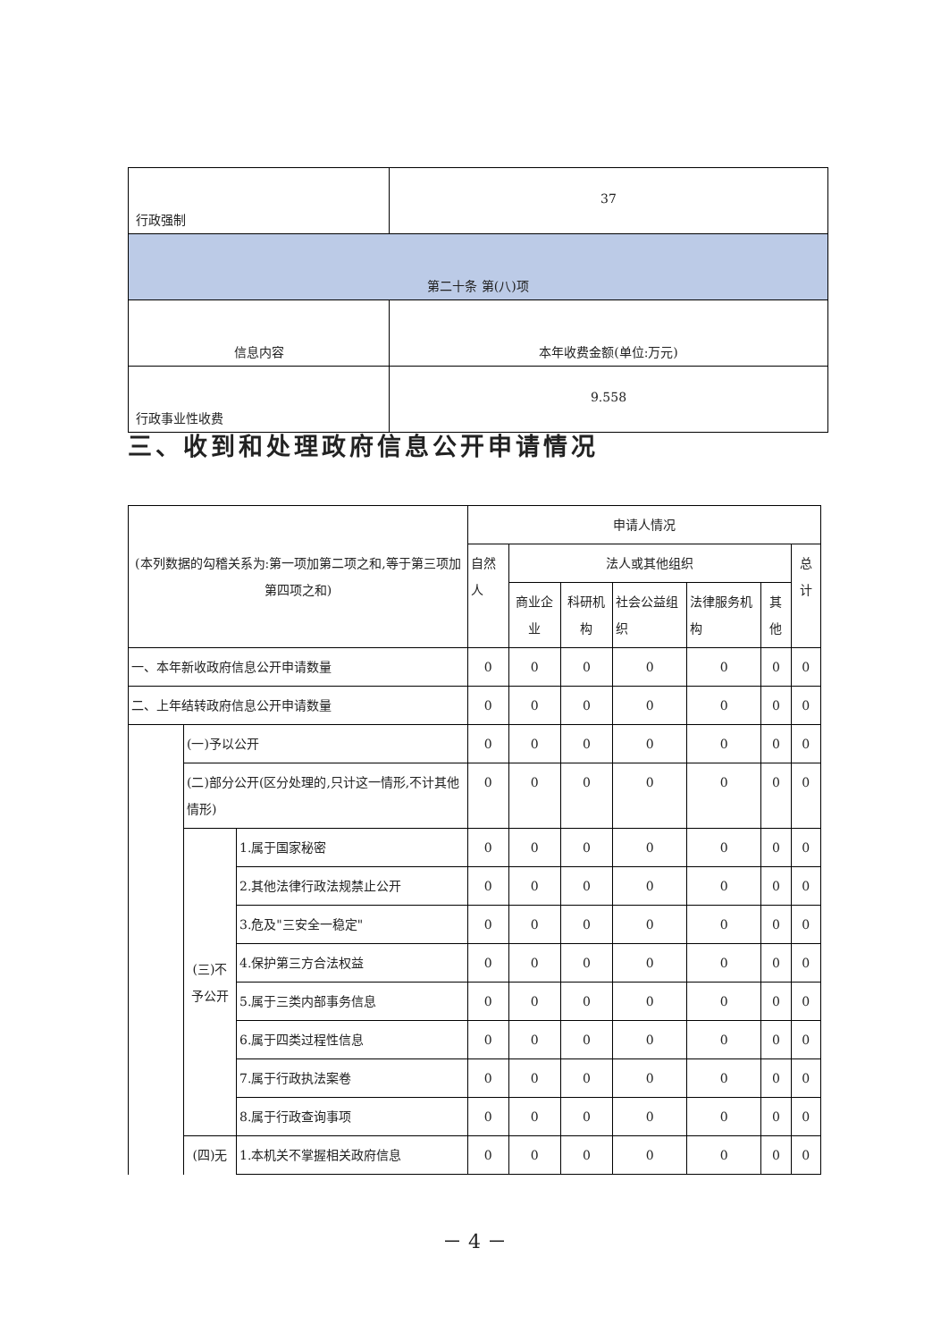| 行政强制 | 37 |
| 第二十条 第(八)项 | |
| 信息内容 | 本年收费金额(单位:万元) |
| 行政事业性收费 | 9.558 |
三、收到和处理政府信息公开申请情况
| (本列数据的勾稽关系为:第一项加第二项之和,等于第三项加第四项之和) | | | 申请人情况 | | | | | | |
| | | | 自然人 | 法人或其他组织 | | | | | 总计 |
| | | | | 商业企业 | 科研机构 | 社会公益组织 | 法律服务机构 | 其他 | |
| 一、本年新收政府信息公开申请数量 | | | 0 | 0 | 0 | 0 | 0 | 0 | 0 |
| 二、上年结转政府信息公开申请数量 | | | 0 | 0 | 0 | 0 | 0 | 0 | 0 |
| | (一)予以公开 | | 0 | 0 | 0 | 0 | 0 | 0 | 0 |
| | (二)部分公开(区分处理的,只计这一情形,不计其他情形) | | 0 | 0 | 0 | 0 | 0 | 0 | 0 |
| | (三)不予公开 | 1.属于国家秘密 | 0 | 0 | 0 | 0 | 0 | 0 | 0 |
| | | 2.其他法律行政法规禁止公开 | 0 | 0 | 0 | 0 | 0 | 0 | 0 |
| | | 3.危及"三安全一稳定" | 0 | 0 | 0 | 0 | 0 | 0 | 0 |
| | | 4.保护第三方合法权益 | 0 | 0 | 0 | 0 | 0 | 0 | 0 |
| | | 5.属于三类内部事务信息 | 0 | 0 | 0 | 0 | 0 | 0 | 0 |
| | | 6.属于四类过程性信息 | 0 | 0 | 0 | 0 | 0 | 0 | 0 |
| | | 7.属于行政执法案卷 | 0 | 0 | 0 | 0 | 0 | 0 | 0 |
| | | 8.属于行政查询事项 | 0 | 0 | 0 | 0 | 0 | 0 | 0 |
| | (四)无 | 1.本机关不掌握相关政府信息 | 0 | 0 | 0 | 0 | 0 | 0 | 0 |
－ 4 －